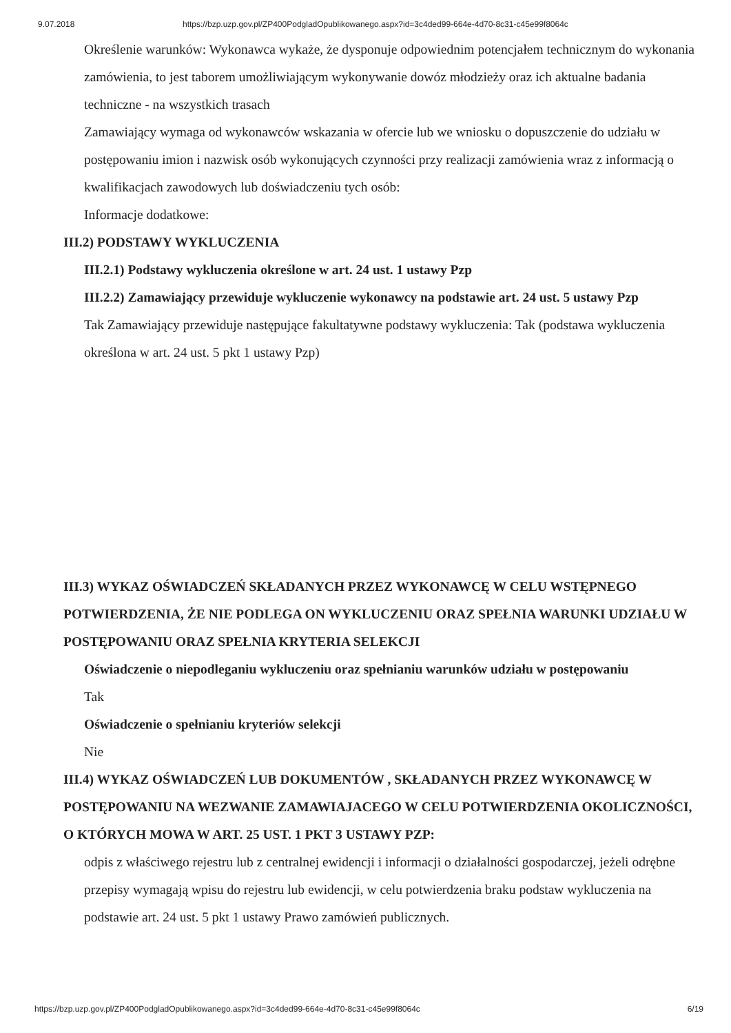9.07.2018 https://bzp.uzp.gov.pl/ZP400PodgladOpublikowanego.aspx?id=3c4ded99-664e-4d70-8c31-c45e99f8064c
Określenie warunków: Wykonawca wykaże, że dysponuje odpowiednim potencjałem technicznym do wykonania zamówienia, to jest taborem umożliwiającym wykonywanie dowóz młodzieży oraz ich aktualne badania techniczne - na wszystkich trasach
Zamawiający wymaga od wykonawców wskazania w ofercie lub we wniosku o dopuszczenie do udziału w postępowaniu imion i nazwisk osób wykonujących czynności przy realizacji zamówienia wraz z informacją o kwalifikacjach zawodowych lub doświadczeniu tych osób:
Informacje dodatkowe:
III.2) PODSTAWY WYKLUCZENIA
III.2.1) Podstawy wykluczenia określone w art. 24 ust. 1 ustawy Pzp
III.2.2) Zamawiający przewiduje wykluczenie wykonawcy na podstawie art. 24 ust. 5 ustawy Pzp
Tak Zamawiający przewiduje następujące fakultatywne podstawy wykluczenia: Tak (podstawa wykluczenia określona w art. 24 ust. 5 pkt 1 ustawy Pzp)
III.3) WYKAZ OŚWIADCZEŃ SKŁADANYCH PRZEZ WYKONAWCĘ W CELU WSTĘPNEGO POTWIERDZENIA, ŻE NIE PODLEGA ON WYKLUCZENIU ORAZ SPEŁNIA WARUNKI UDZIAŁU W POSTĘPOWANIU ORAZ SPEŁNIA KRYTERIA SELEKCJI
Oświadczenie o niepodleganiu wykluczeniu oraz spełnianiu warunków udziału w postępowaniu
Tak
Oświadczenie o spełnianiu kryteriów selekcji
Nie
III.4) WYKAZ OŚWIADCZEŃ LUB DOKUMENTÓW , SKŁADANYCH PRZEZ WYKONAWCĘ W POSTĘPOWANIU NA WEZWANIE ZAMAWIAJACEGO W CELU POTWIERDZENIA OKOLICZNOŚCI, O KTÓRYCH MOWA W ART. 25 UST. 1 PKT 3 USTAWY PZP:
odpis z właściwego rejestru lub z centralnej ewidencji i informacji o działalności gospodarczej, jeżeli odrębne przepisy wymagają wpisu do rejestru lub ewidencji, w celu potwierdzenia braku podstaw wykluczenia na podstawie art. 24 ust. 5 pkt 1 ustawy Prawo zamówień publicznych.
https://bzp.uzp.gov.pl/ZP400PodgladOpublikowanego.aspx?id=3c4ded99-664e-4d70-8c31-c45e99f8064c 6/19